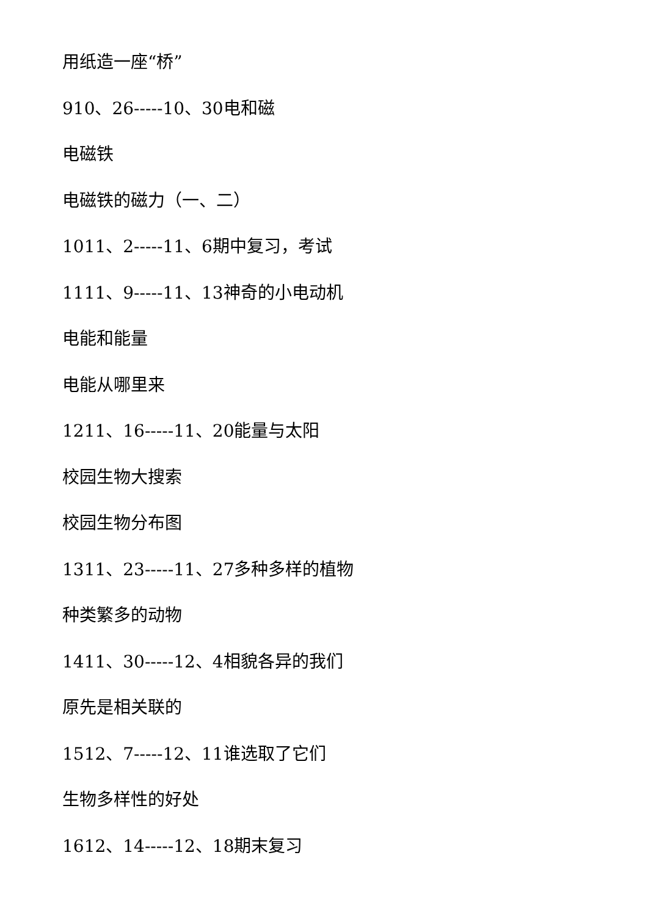用纸造一座“桥”
910、26-----10、30电和磁
电磁铁
电磁铁的磁力（一、二）
1011、2-----11、6期中复习，考试
1111、9-----11、13神奇的小电动机
电能和能量
电能从哪里来
1211、16-----11、20能量与太阳
校园生物大搜索
校园生物分布图
1311、23-----11、27多种多样的植物
种类繁多的动物
1411、30-----12、4相貌各异的我们
原先是相关联的
1512、7-----12、11谁选取了它们
生物多样性的好处
1612、14-----12、18期末复习